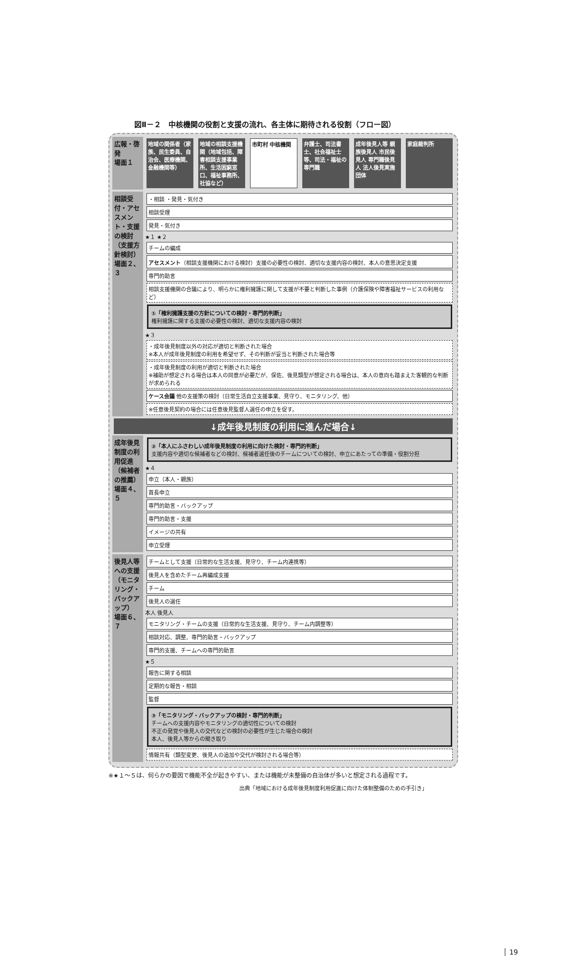図Ⅱ－２　中核機関の役割と支援の流れ、各主体に期待される役割（フロー図）
広報・啓発
場面１
地域の関係者（家族、民生委員、自治会、医療機関、金融機関等）
地域の相談支援機関（地域包括、障害相談支援事業所、生活困窮窓口、福祉事務所、社協など）
市町村 中核機関 弁護士、司法書士、社会福祉士等、司法・福祉の専門職
成年後見人等 親族後見人 市民後見人 専門職後見人 法人後見実施団体
家庭裁判所
相談受付・アセスメント・支援の検討（支援方針検討）
場面２、３
・相談 ・発見・気付き
相談受理
発見・気付き
★１ ★２
チームの編成
アセスメント（相談支援機関における検討）支援の必要性の検討、適切な支援内容の検討、本人の意思決定支援
専門的助言
相談支援機関の合議により、明らかに権利擁護に関して支援が不要と判断した事例（介護保険や障害福祉サービスの利用など）
①「権利擁護支援の方針についての検討・専門的判断」
権利擁護に関する支援の必要性の検討、適切な支援内容の検討
★３
・成年後見制度以外の対応が適切と判断された場合
※本人が成年後見制度の利用を希望せず、その判断が妥当と判断された場合等
・成年後見制度の利用が適切と判断された場合
※補助が想定される場合は本人の同意が必要だが、保佐、後見類型が想定される場合は、本人の意向も踏まえた客観的な判断が求められる
ケース会議 他の支援策の検討（日常生活自立支援事業、見守り、モニタリング、他）
※任意後見契約の場合には任意後見監督人選任の申立を促す。
↓成年後見制度の利用に進んだ場合↓
成年後見制度の利用促進（候補者の推薦）
場面４、５
②「本人にふさわしい成年後見制度の利用に向けた検討・専門的判断」
支援内容や適切な候補者などの検討、候補者選任後のチームについての検討、申立にあたっての準備・役割分担
★４
申立（本人・親族）
首長申立
専門的助言・バックアップ
専門的助言・支援
イメージの共有
申立受理
後見人等への支援（モニタリング・バックアップ）
場面６、７
チームとして支援（日常的な生活支援、見守り、チーム内連携等）
後見人を含めたチーム再編成支援
チーム
後見人の選任
本人 後見人
モニタリング・チームの支援（日常的な生活支援、見守り、チーム内調整等）
相談対応、調整、専門的助言・バックアップ
専門的支援、チームへの専門的助言
★５
報告に関する相談
定期的な報告・相談
監督
③「モニタリング・バックアップの検討・専門的判断」
チームへの支援内容やモニタリングの適切性についての検討
不正の発覚や後見人の交代などの検討の必要性が生じた場合の検討
本人、後見人等からの聞き取り
情報共有（類型変更、後見人の追加や交代が検討される場合等）
※★１～５は、何らかの要因で機能不全が起きやすい、または機能が未整備の自治体が多いと想定される過程です。
出典「地域における成年後見制度利用促進に向けた体制整備のための手引き」
│ 19